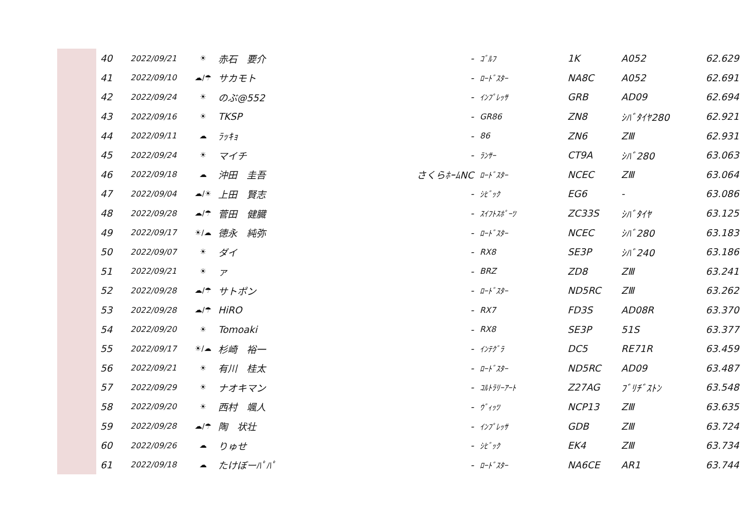| 40 | 2022/09/21 | ☀ | 赤石 要介 | - | ｺﾞﾙﾌ | 1K | A052 | 62.629 |
| 41 | 2022/09/10 | ☁/☂ | サカモト | - | ﾛｰﾄﾞｽﾀｰ | NA8C | A052 | 62.691 |
| 42 | 2022/09/24 | ☀ | のぶ@552 | - | ｲﾝﾌﾟﾚｯｻ | GRB | AD09 | 62.694 |
| 43 | 2022/09/16 | ☀ | TKSP | - | GR86 | ZN8 | ｼﾊﾞﾀｲﾔ280 | 62.921 |
| 44 | 2022/09/11 | ☁ | ﾗｯｷｮ | - | 86 | ZN6 | ZⅢ | 62.931 |
| 45 | 2022/09/24 | ☀ | マイチ | - | ﾗﾝｻｰ | CT9A | ｼﾊﾞ280 | 63.063 |
| 46 | 2022/09/18 | ☁ | 沖田 圭吾 | さくらﾎｰﾑNC | ﾛｰﾄﾞｽﾀｰ | NCEC | ZⅢ | 63.064 |
| 47 | 2022/09/04 | ☁/☀ | 上田 賢志 | - | ｼﾋﾞｯｸ | EG6 | - | 63.086 |
| 48 | 2022/09/28 | ☁/☂ | 菅田 健臓 | - | ｽｲﾌﾄｽﾎﾟｰﾂ | ZC33S | ｼﾊﾞﾀｲﾔ | 63.125 |
| 49 | 2022/09/17 | ☀/☁ | 徳永 純弥 | - | ﾛｰﾄﾞｽﾀｰ | NCEC | ｼﾊﾞ280 | 63.183 |
| 50 | 2022/09/07 | ☀ | ダイ | - | RX8 | SE3P | ｼﾊﾞ240 | 63.186 |
| 51 | 2022/09/21 | ☀ | ァ | - | BRZ | ZD8 | ZⅢ | 63.241 |
| 52 | 2022/09/28 | ☁/☂ | サトポン | - | ﾛｰﾄﾞｽﾀｰ | ND5RC | ZⅢ | 63.262 |
| 53 | 2022/09/28 | ☁/☂ | HiRO | - | RX7 | FD3S | AD08R | 63.370 |
| 54 | 2022/09/20 | ☀ | Tomoaki | - | RX8 | SE3P | 51S | 63.377 |
| 55 | 2022/09/17 | ☀/☁ | 杉崎 裕一 | - | ｲﾝﾃｸﾞﾗ | DC5 | RE71R | 63.459 |
| 56 | 2022/09/21 | ☀ | 有川 桂太 | - | ﾛｰﾄﾞｽﾀｰ | ND5RC | AD09 | 63.487 |
| 57 | 2022/09/29 | ☀ | ナオキマン | - | ｺﾙﾄﾗﾘｰｱｰﾄ | Z27AG | ﾌﾞﾘﾁﾞｽﾄﾝ | 63.548 |
| 58 | 2022/09/20 | ☀ | 西村 颯人 | - | ｳﾞｨｯﾂ | NCP13 | ZⅢ | 63.635 |
| 59 | 2022/09/28 | ☁/☂ | 陶 状壮 | - | ｲﾝﾌﾟﾚｯｻ | GDB | ZⅢ | 63.724 |
| 60 | 2022/09/26 | ☁ | りゅせ | - | ｼﾋﾞｯｸ | EK4 | ZⅢ | 63.734 |
| 61 | 2022/09/18 | ☁ | たけぼーﾊﾟﾊﾟ | - | ﾛｰﾄﾞｽﾀｰ | NA6CE | AR1 | 63.744 |